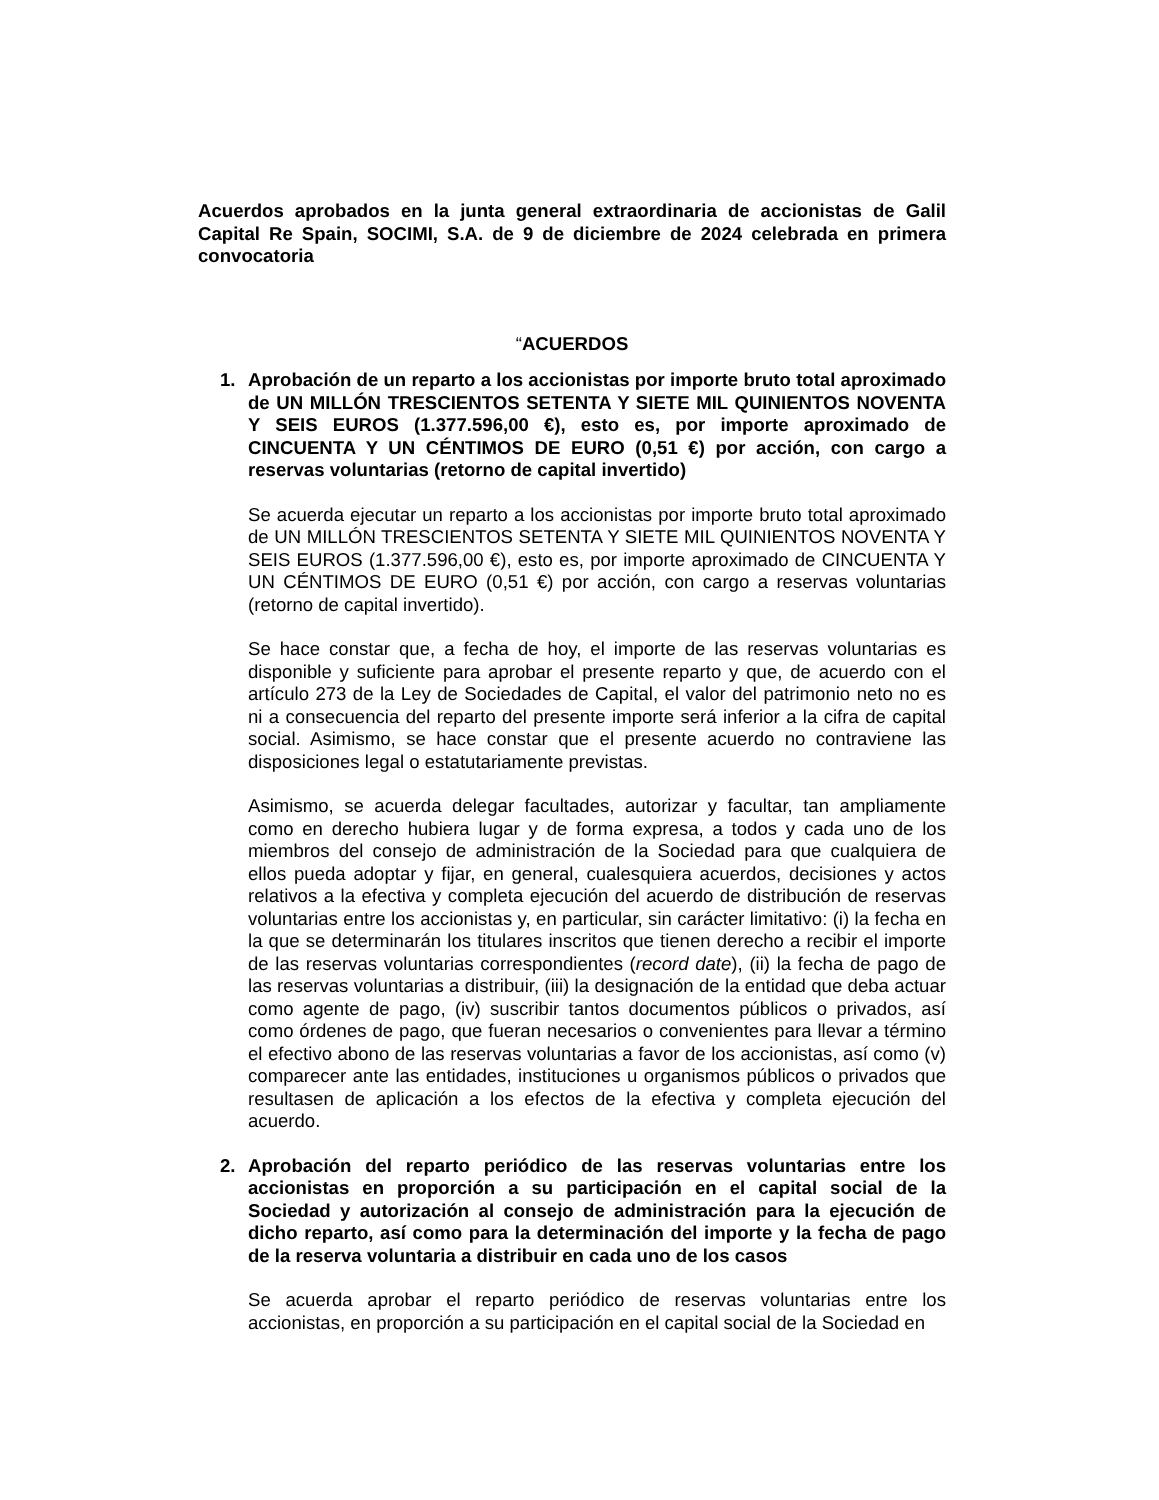Acuerdos aprobados en la junta general extraordinaria de accionistas de Galil Capital Re Spain, SOCIMI, S.A. de 9 de diciembre de 2024 celebrada en primera convocatoria
“ACUERDOS
1. Aprobación de un reparto a los accionistas por importe bruto total aproximado de UN MILLÓN TRESCIENTOS SETENTA Y SIETE MIL QUINIENTOS NOVENTA Y SEIS EUROS (1.377.596,00 €), esto es, por importe aproximado de CINCUENTA Y UN CÉNTIMOS DE EURO (0,51 €) por acción, con cargo a reservas voluntarias (retorno de capital invertido)
Se acuerda ejecutar un reparto a los accionistas por importe bruto total aproximado de UN MILLÓN TRESCIENTOS SETENTA Y SIETE MIL QUINIENTOS NOVENTA Y SEIS EUROS (1.377.596,00 €), esto es, por importe aproximado de CINCUENTA Y UN CÉNTIMOS DE EURO (0,51 €) por acción, con cargo a reservas voluntarias (retorno de capital invertido).
Se hace constar que, a fecha de hoy, el importe de las reservas voluntarias es disponible y suficiente para aprobar el presente reparto y que, de acuerdo con el artículo 273 de la Ley de Sociedades de Capital, el valor del patrimonio neto no es ni a consecuencia del reparto del presente importe será inferior a la cifra de capital social. Asimismo, se hace constar que el presente acuerdo no contraviene las disposiciones legal o estatutariamente previstas.
Asimismo, se acuerda delegar facultades, autorizar y facultar, tan ampliamente como en derecho hubiera lugar y de forma expresa, a todos y cada uno de los miembros del consejo de administración de la Sociedad para que cualquiera de ellos pueda adoptar y fijar, en general, cualesquiera acuerdos, decisiones y actos relativos a la efectiva y completa ejecución del acuerdo de distribución de reservas voluntarias entre los accionistas y, en particular, sin carácter limitativo: (i) la fecha en la que se determinarán los titulares inscritos que tienen derecho a recibir el importe de las reservas voluntarias correspondientes (record date), (ii) la fecha de pago de las reservas voluntarias a distribuir, (iii) la designación de la entidad que deba actuar como agente de pago, (iv) suscribir tantos documentos públicos o privados, así como órdenes de pago, que fueran necesarios o convenientes para llevar a término el efectivo abono de las reservas voluntarias a favor de los accionistas, así como (v) comparecer ante las entidades, instituciones u organismos públicos o privados que resultasen de aplicación a los efectos de la efectiva y completa ejecución del acuerdo.
2. Aprobación del reparto periódico de las reservas voluntarias entre los accionistas en proporción a su participación en el capital social de la Sociedad y autorización al consejo de administración para la ejecución de dicho reparto, así como para la determinación del importe y la fecha de pago de la reserva voluntaria a distribuir en cada uno de los casos
Se acuerda aprobar el reparto periódico de reservas voluntarias entre los accionistas, en proporción a su participación en el capital social de la Sociedad en